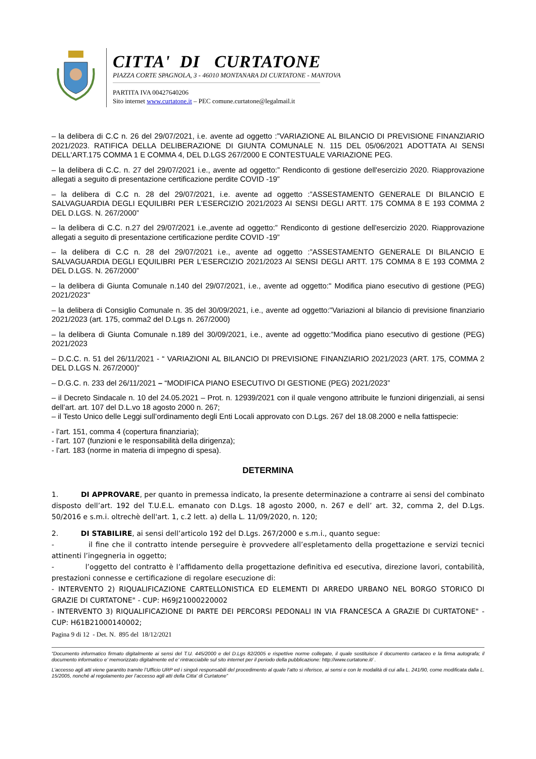CITTA' DI CURTATONE
PIAZZA CORTE SPAGNOLA, 3 - 46010 MONTANARA DI CURTATONE - MANTOVA
PARTITA IVA 00427640206
Sito internet www.curtatone.it – PEC comune.curtatone@legalmail.it
– la delibera di C.C n. 26 del 29/07/2021, i.e. avente ad oggetto :”VARIAZIONE AL BILANCIO DI PREVISIONE FINANZIARIO 2021/2023. RATIFICA DELLA DELIBERAZIONE DI GIUNTA COMUNALE N. 115 DEL 05/06/2021 ADOTTATA AI SENSI DELL'ART.175 COMMA 1 E COMMA 4, DEL D.LGS 267/2000 E CONTESTUALE VARIAZIONE PEG.
– la delibera di C.C. n. 27 del 29/07/2021 i.e., avente ad oggetto:” Rendiconto di gestione dell'esercizio 2020. Riapprovazione allegati a seguito di presentazione certificazione perdite COVID -19”
– la delibera di C.C n. 28 del 29/07/2021, i.e. avente ad oggetto :”ASSESTAMENTO GENERALE DI BILANCIO E SALVAGUARDIA DEGLI EQUILIBRI PER L'ESERCIZIO 2021/2023 AI SENSI DEGLI ARTT. 175 COMMA 8 E 193 COMMA 2 DEL D.LGS. N. 267/2000”
– la delibera di C.C. n.27 del 29/07/2021 i.e.,avente ad oggetto:” Rendiconto di gestione dell'esercizio 2020. Riapprovazione allegati a seguito di presentazione certificazione perdite COVID -19”
– la delibera di C.C n. 28 del 29/07/2021 i.e., avente ad oggetto :”ASSESTAMENTO GENERALE DI BILANCIO E SALVAGUARDIA DEGLI EQUILIBRI PER L'ESERCIZIO 2021/2023 AI SENSI DEGLI ARTT. 175 COMMA 8 E 193 COMMA 2 DEL D.LGS. N. 267/2000”
– la delibera di Giunta Comunale n.140 del 29/07/2021, i.e., avente ad oggetto:" Modifica piano esecutivo di gestione (PEG) 2021/2023"
– la delibera di Consiglio Comunale n. 35 del 30/09/2021, i.e., avente ad oggetto:"Variazioni al bilancio di previsione finanziario 2021/2023 (art. 175, comma2 del D.Lgs n. 267/2000)
– la delibera di Giunta Comunale n.189 del 30/09/2021, i.e., avente ad oggetto:”Modifica piano esecutivo di gestione (PEG) 2021/2023
– D.C.C. n. 51 del 26/11/2021 - “ VARIAZIONI AL BILANCIO DI PREVISIONE FINANZIARIO 2021/2023 (ART. 175, COMMA 2 DEL D.LGS N. 267/2000)”
– D.G.C. n. 233 del 26/11/2021 – “MODIFICA PIANO ESECUTIVO DI GESTIONE (PEG) 2021/2023”
– il Decreto Sindacale n. 10 del 24.05.2021 – Prot. n. 12939/2021 con il quale vengono attribuite le funzioni dirigenziali, ai sensi dell’art. art. 107 del D.L.vo 18 agosto 2000 n. 267;
– il Testo Unico delle Leggi sull’ordinamento degli Enti Locali approvato con D.Lgs. 267 del 18.08.2000 e nella fattispecie:
- l’art. 151, comma 4 (copertura finanziaria);
- l’art. 107 (funzioni e le responsabilità della dirigenza);
- l’art. 183 (norme in materia di impegno di spesa).
DETERMINA
1. DI APPROVARE, per quanto in premessa indicato, la presente determinazione a contrarre ai sensi del combinato disposto dell’art. 192 del T.U.E.L. emanato con D.Lgs. 18 agosto 2000, n. 267 e dell’ art. 32, comma 2, del D.Lgs. 50/2016 e s.m.i. oltrechè dell'art. 1, c.2 lett. a) della L. 11/09/2020, n. 120;
2. DI STABILIRE, ai sensi dell’articolo 192 del D.Lgs. 267/2000 e s.m.i., quanto segue:
- il fine che il contratto intende perseguire è provvedere all’espletamento della progettazione e servizi tecnici attinenti l’ingegneria in oggetto;
- l’oggetto del contratto è l’affidamento della progettazione definitiva ed esecutiva, direzione lavori, contabilità, prestazioni connesse e certificazione di regolare esecuzione di:
- INTERVENTO 2) RIQUALIFICAZIONE CARTELLONISTICA ED ELEMENTI DI ARREDO URBANO NEL BORGO STORICO DI GRAZIE DI CURTATONE" - CUP: H69J21000220002
- INTERVENTO 3) RIQUALIFICAZIONE DI PARTE DEI PERCORSI PEDONALI IN VIA FRANCESCA A GRAZIE DI CURTATONE" - CUP: H61B21000140002;
Pagina 9 di 12 - Det. N. 895 del 18/12/2021
“Documento informatico firmato digitalmente ai sensi del T.U. 445/2000 e del D.Lgs 82/2005 e rispettive norme collegate, il quale sostituisce il documento cartaceo e la firma autografa; il documento informatico e’ memorizzato digitalmente ed e’ rintracciabile sul sito internet per il periodo della pubblicazione: http://www.curtatone.it/ .
L’accesso agli atti viene garantito tramite l’Ufficio URP ed i singoli responsabili del procedimento al quale l’atto si riferisce, ai sensi e con le modalità di cui alla L. 241/90, come modificata dalla L. 15/2005, nonché al regolamento per l’accesso agli atti della Citta' di Curtatone”